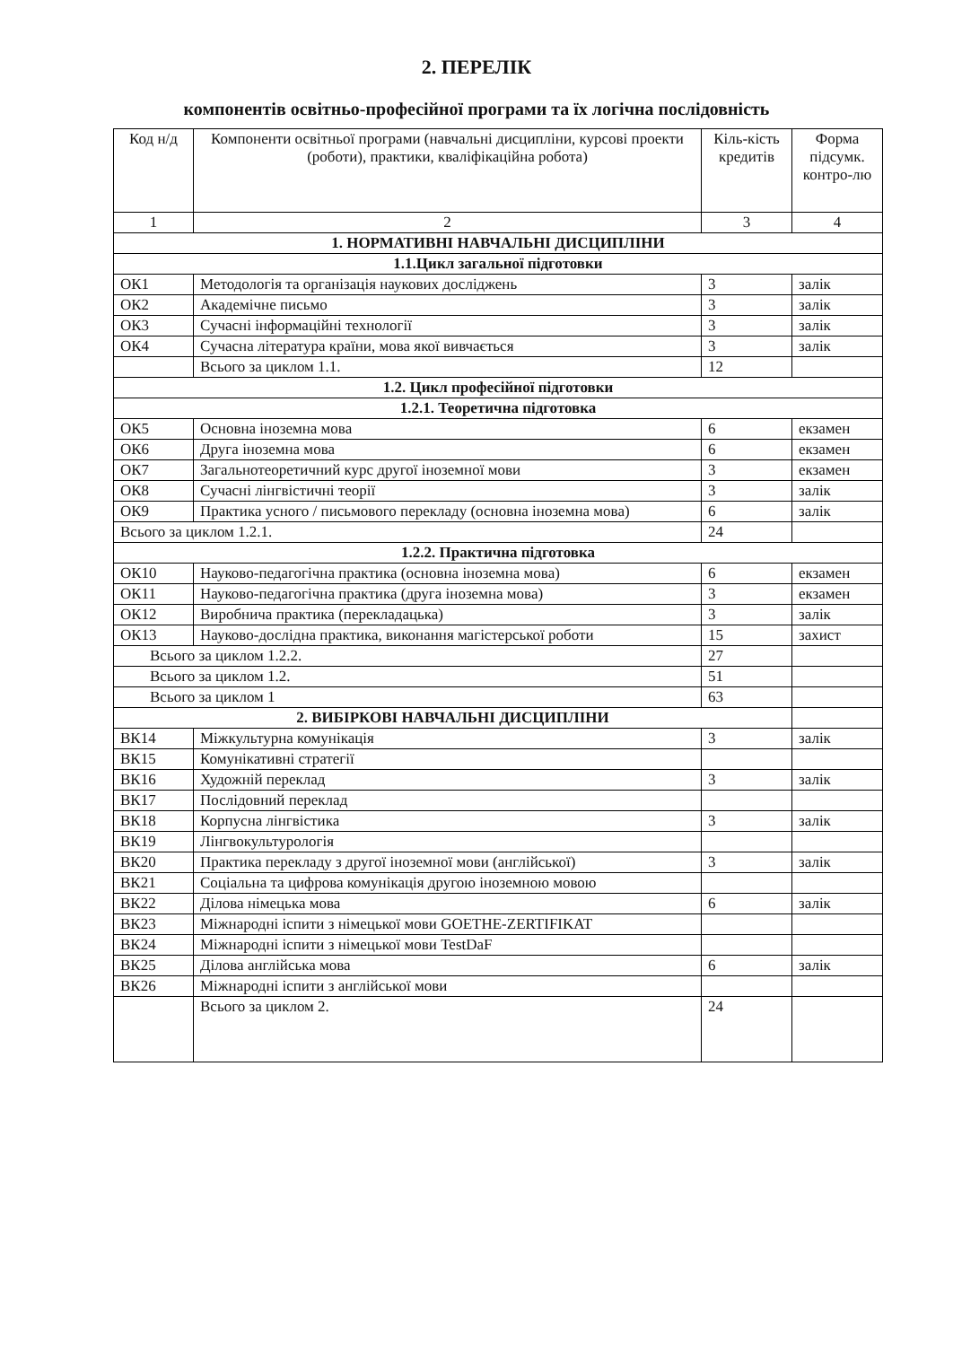2. ПЕРЕЛІК
компонентів освітньо-професійної програми та їх логічна послідовність
| Код н/д | Компоненти освітньої програми (навчальні дисципліни, курсові проекти (роботи), практики, кваліфікаційна робота) | Кіль-кість кредитів | Форма підсумк. контро-лю |
| --- | --- | --- | --- |
| 1 | 2 | 3 | 4 |
| 1. НОРМАТИВНІ НАВЧАЛЬНІ ДИСЦИПЛІНИ | | | |
| 1.1.Цикл загальної підготовки | | | |
| ОК1 | Методологія та організація наукових досліджень | 3 | залік |
| ОК2 | Академічне письмо | 3 | залік |
| ОК3 | Сучасні інформаційні технології | 3 | залік |
| ОК4 | Сучасна література країни, мова якої вивчається | 3 | залік |
| | Всього за циклом 1.1. | 12 | |
| 1.2. Цикл професійної підготовки | | | |
| 1.2.1. Теоретична підготовка | | | |
| ОК5 | Основна іноземна мова | 6 | екзамен |
| ОК6 | Друга іноземна мова | 6 | екзамен |
| ОК7 | Загальнотеоретичний курс другої іноземної мови | 3 | екзамен |
| ОК8 | Сучасні лінгвістичні теорії | 3 | залік |
| ОК9 | Практика усного / письмового перекладу (основна іноземна мова) | 6 | залік |
| Всього за циклом 1.2.1. | | 24 | |
| 1.2.2. Практична підготовка | | | |
| ОК10 | Науково-педагогічна практика (основна іноземна мова) | 6 | екзамен |
| ОК11 | Науково-педагогічна практика (друга іноземна мова) | 3 | екзамен |
| ОК12 | Виробнича практика (перекладацька) | 3 | залік |
| ОК13 | Науково-дослідна практика, виконання магістерської роботи | 15 | захист |
| Всього за циклом 1.2.2. | | 27 | |
| Всього за циклом 1.2. | | 51 | |
| Всього за циклом 1 | | 63 | |
| 2. ВИБІРКОВІ НАВЧАЛЬНІ ДИСЦИПЛІНИ | | | |
| ВК14 | Міжкультурна комунікація | 3 | залік |
| ВК15 | Комунікативні стратегії | | |
| ВК16 | Художній переклад | 3 | залік |
| ВК17 | Послідовний переклад | | |
| ВК18 | Корпусна лінгвістика | 3 | залік |
| ВК19 | Лінгвокультурологія | | |
| ВК20 | Практика перекладу з другої іноземної мови (англійської) | 3 | залік |
| ВК21 | Соціальна та цифрова комунікація другою іноземною мовою | | |
| ВК22 | Ділова німецька мова | 6 | залік |
| ВК23 | Міжнародні іспити з німецької мови GOETHE-ZERTIFIKAT | | |
| ВК24 | Міжнародні іспити з німецької мови TestDaF | | |
| ВК25 | Ділова англійська мова | 6 | залік |
| ВК26 | Міжнародні іспити з англійської мови | | |
| | Всього за циклом 2. | 24 | |